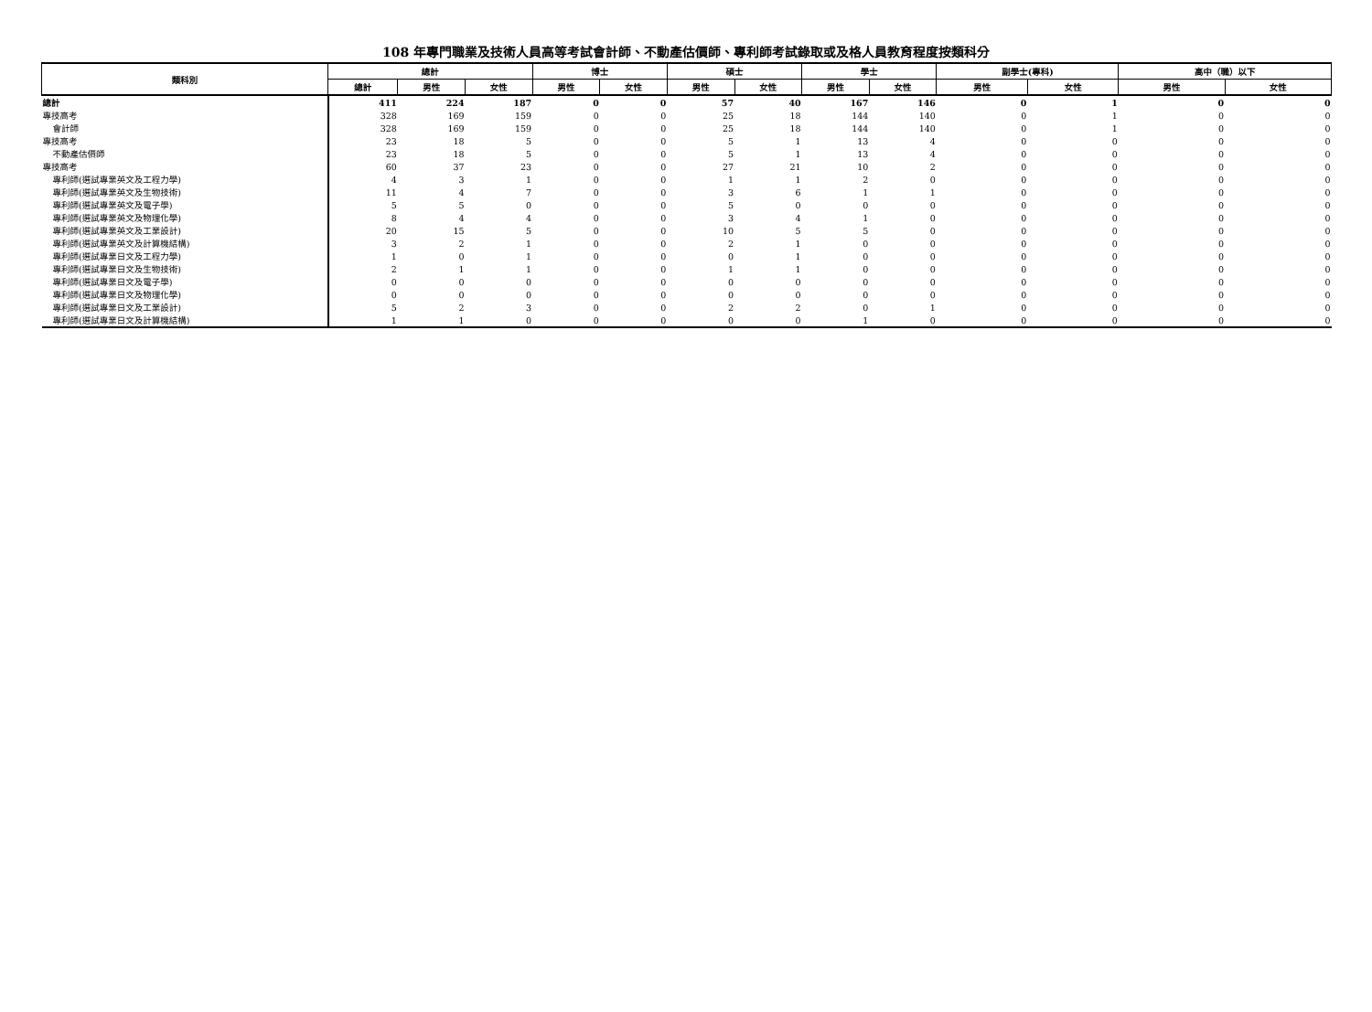108 年專門職業及技術人員高等考試會計師、不動產估價師、專利師考試錄取或及格人員教育程度按類科分
| 類科別 | 總計 | | | 博士 | | 碩士 | | 學士 | | 副學士(專科) | | 高中（職）以下 | |
| --- | --- | --- | --- | --- | --- | --- | --- | --- | --- | --- | --- | --- | --- |
| | 總計 | 男性 | 女性 | 男性 | 女性 | 男性 | 女性 | 男性 | 女性 | 男性 | 女性 | 男性 | 女性 |
| 總計 | 411 | 224 | 187 | 0 | 0 | 57 | 40 | 167 | 146 | 0 | 1 | 0 | 0 |
| 專技高考 | 328 | 169 | 159 | 0 | 0 | 25 | 18 | 144 | 140 | 0 | 1 | 0 | 0 |
| 會計師 | 328 | 169 | 159 | 0 | 0 | 25 | 18 | 144 | 140 | 0 | 1 | 0 | 0 |
| 專技高考 | 23 | 18 | 5 | 0 | 0 | 5 | 1 | 13 | 4 | 0 | 0 | 0 | 0 |
| 不動產估價師 | 23 | 18 | 5 | 0 | 0 | 5 | 1 | 13 | 4 | 0 | 0 | 0 | 0 |
| 專技高考 | 60 | 37 | 23 | 0 | 0 | 27 | 21 | 10 | 2 | 0 | 0 | 0 | 0 |
| 專利師(選試專業英文及工程力學) | 4 | 3 | 1 | 0 | 0 | 1 | 1 | 2 | 0 | 0 | 0 | 0 | 0 |
| 專利師(選試專業英文及生物技術) | 11 | 4 | 7 | 0 | 0 | 3 | 6 | 1 | 1 | 0 | 0 | 0 | 0 |
| 專利師(選試專業英文及電子學) | 5 | 5 | 0 | 0 | 0 | 5 | 0 | 0 | 0 | 0 | 0 | 0 | 0 |
| 專利師(選試專業英文及物理化學) | 8 | 4 | 4 | 0 | 0 | 3 | 4 | 1 | 0 | 0 | 0 | 0 | 0 |
| 專利師(選試專業英文及工業設計) | 20 | 15 | 5 | 0 | 0 | 10 | 5 | 5 | 0 | 0 | 0 | 0 | 0 |
| 專利師(選試專業英文及計算機結構) | 3 | 2 | 1 | 0 | 0 | 2 | 1 | 0 | 0 | 0 | 0 | 0 | 0 |
| 專利師(選試專業日文及工程力學) | 1 | 0 | 1 | 0 | 0 | 0 | 1 | 0 | 0 | 0 | 0 | 0 | 0 |
| 專利師(選試專業日文及生物技術) | 2 | 1 | 1 | 0 | 0 | 1 | 1 | 0 | 0 | 0 | 0 | 0 | 0 |
| 專利師(選試專業日文及電子學) | 0 | 0 | 0 | 0 | 0 | 0 | 0 | 0 | 0 | 0 | 0 | 0 | 0 |
| 專利師(選試專業日文及物理化學) | 0 | 0 | 0 | 0 | 0 | 0 | 0 | 0 | 0 | 0 | 0 | 0 | 0 |
| 專利師(選試專業日文及工業設計) | 5 | 2 | 3 | 0 | 0 | 2 | 2 | 0 | 1 | 0 | 0 | 0 | 0 |
| 專利師(選試專業日文及計算機結構) | 1 | 1 | 0 | 0 | 0 | 0 | 0 | 1 | 0 | 0 | 0 | 0 | 0 |